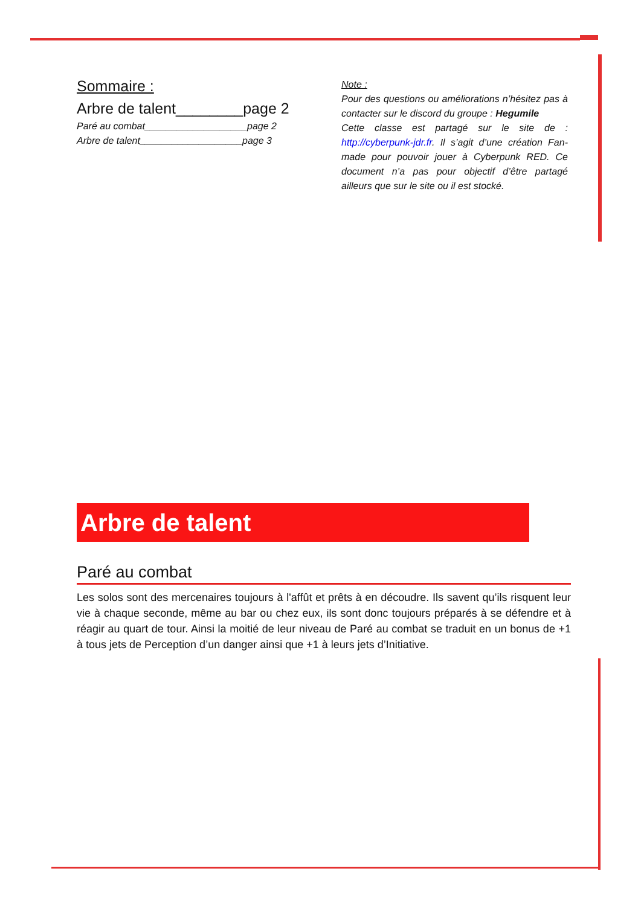Sommaire :
Arbre de talent________page 2
Paré au combat___________________page 2
Arbre de talent___________________page 3
Note :
Pour des questions ou améliorations n’hésitez pas à contacter sur le discord du groupe : Hegumile
Cette classe est partagé sur le site de : http://cyberpunk-jdr.fr. Il s’agit d’une création Fan-made pour pouvoir jouer à Cyberpunk RED. Ce document n’a pas pour objectif d’être partagé ailleurs que sur le site ou il est stocké.
Arbre de talent
Paré au combat
Les solos sont des mercenaires toujours à l'affût et prêts à en découdre. Ils savent qu’ils risquent leur vie à chaque seconde, même au bar ou chez eux, ils sont donc toujours préparés à se défendre et à réagir au quart de tour. Ainsi la moitié de leur niveau de Paré au combat se traduit en un bonus de +1 à tous jets de Perception d’un danger ainsi que +1 à leurs jets d’Initiative.